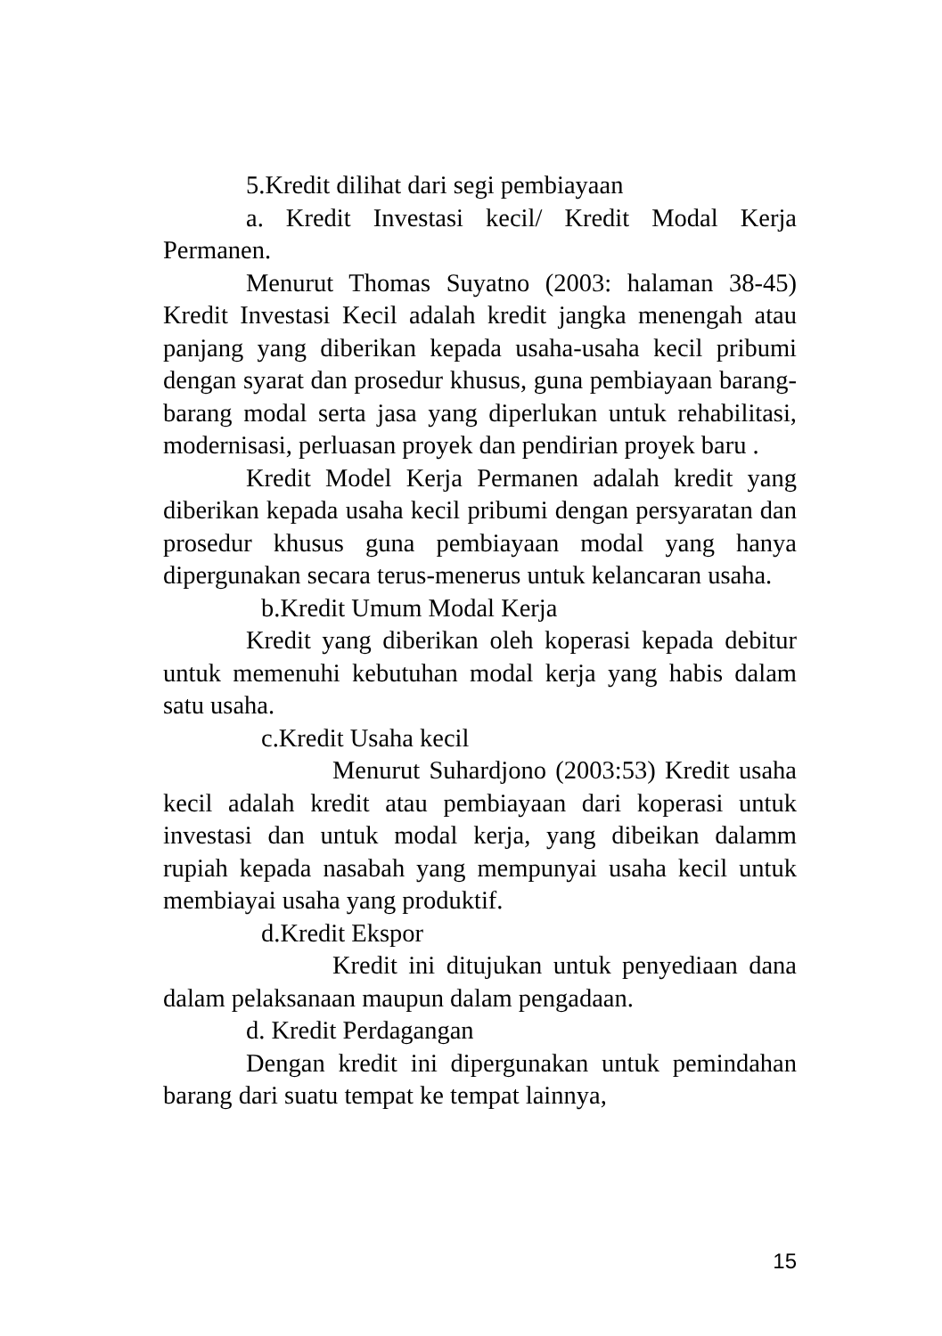5.Kredit dilihat dari segi pembiayaan
a. Kredit Investasi kecil/ Kredit Modal Kerja Permanen.
Menurut Thomas Suyatno (2003: halaman 38-45) Kredit Investasi Kecil adalah kredit jangka menengah atau panjang yang diberikan kepada usaha-usaha kecil pribumi dengan syarat dan prosedur khusus, guna pembiayaan barang-barang modal serta jasa yang diperlukan untuk rehabilitasi, modernisasi, perluasan proyek dan pendirian proyek baru .
Kredit Model Kerja Permanen adalah kredit yang diberikan kepada usaha kecil pribumi dengan persyaratan dan prosedur khusus guna pembiayaan modal yang hanya dipergunakan secara terus-menerus untuk kelancaran usaha.
b.Kredit Umum Modal Kerja
Kredit yang diberikan oleh koperasi kepada debitur untuk memenuhi kebutuhan modal kerja yang habis dalam satu usaha.
c.Kredit Usaha kecil
Menurut Suhardjono (2003:53) Kredit usaha kecil adalah kredit atau pembiayaan dari koperasi untuk investasi dan untuk modal kerja, yang dibeikan dalamm rupiah kepada nasabah yang mempunyai usaha kecil untuk membiayai usaha yang produktif.
d.Kredit Ekspor
Kredit ini ditujukan untuk penyediaan dana dalam pelaksanaan maupun dalam pengadaan.
d. Kredit Perdagangan
Dengan kredit ini dipergunakan untuk pemindahan barang dari suatu tempat ke tempat lainnya,
15